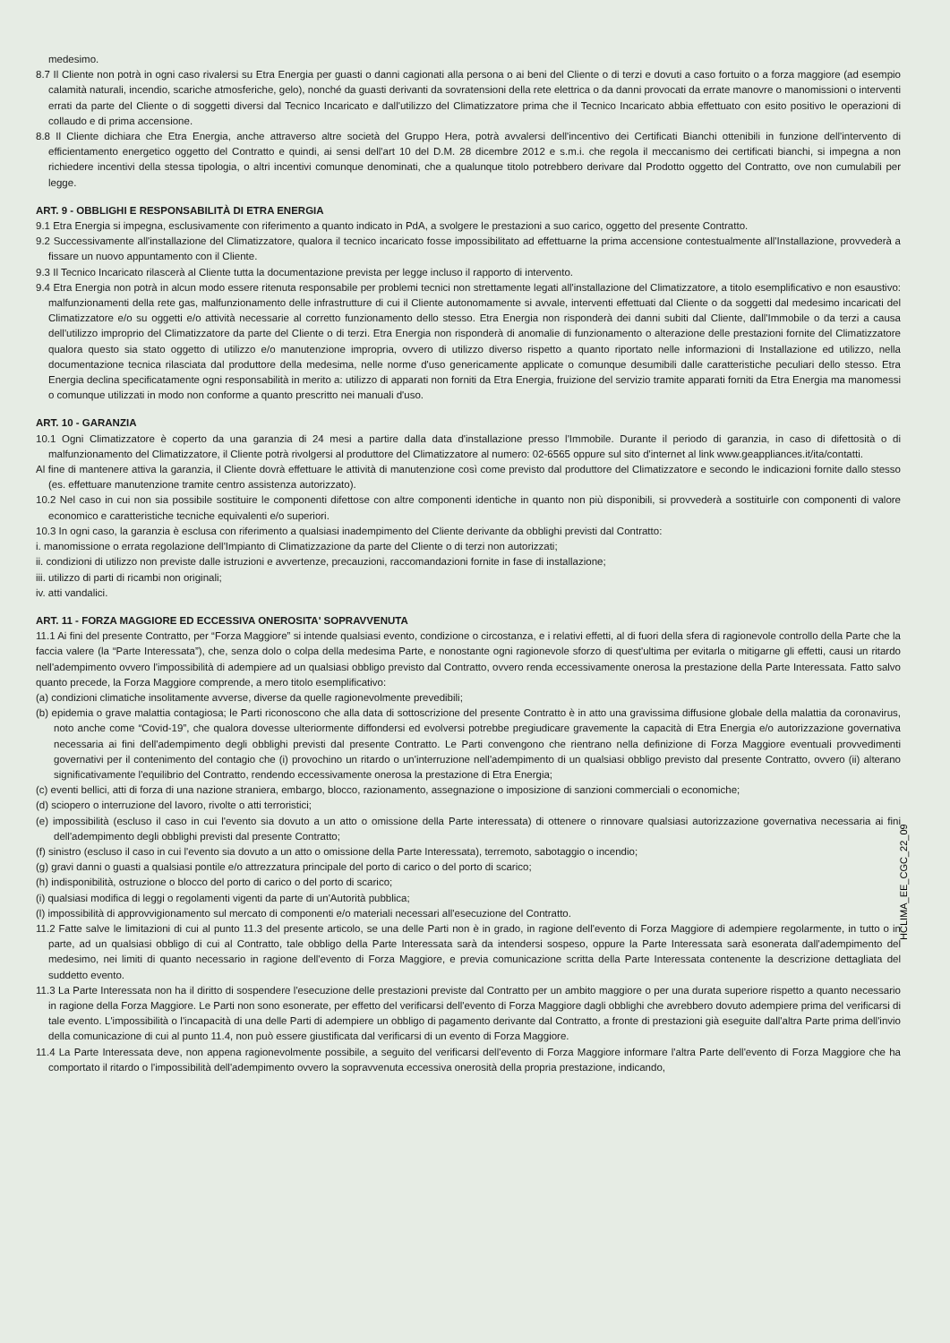medesimo.
8.7 Il Cliente non potrà in ogni caso rivalersi su Etra Energia per guasti o danni cagionati alla persona o ai beni del Cliente o di terzi e dovuti a caso fortuito o a forza maggiore (ad esempio calamità naturali, incendio, scariche atmosferiche, gelo), nonché da guasti derivanti da sovratensioni della rete elettrica o da danni provocati da errate manovre o manomissioni o interventi errati da parte del Cliente o di soggetti diversi dal Tecnico Incaricato e dall'utilizzo del Climatizzatore prima che il Tecnico Incaricato abbia effettuato con esito positivo le operazioni di collaudo e di prima accensione.
8.8 Il Cliente dichiara che Etra Energia, anche attraverso altre società del Gruppo Hera, potrà avvalersi dell'incentivo dei Certificati Bianchi ottenibili in funzione dell'intervento di efficientamento energetico oggetto del Contratto e quindi, ai sensi dell'art 10 del D.M. 28 dicembre 2012 e s.m.i. che regola il meccanismo dei certificati bianchi, si impegna a non richiedere incentivi della stessa tipologia, o altri incentivi comunque denominati, che a qualunque titolo potrebbero derivare dal Prodotto oggetto del Contratto, ove non cumulabili per legge.
ART. 9 - OBBLIGHI E RESPONSABILITÀ DI ETRA ENERGIA
9.1 Etra Energia si impegna, esclusivamente con riferimento a quanto indicato in PdA, a svolgere le prestazioni a suo carico, oggetto del presente Contratto.
9.2 Successivamente all'installazione del Climatizzatore, qualora il tecnico incaricato fosse impossibilitato ad effettuarne la prima accensione contestualmente all'Installazione, provvederà a fissare un nuovo appuntamento con il Cliente.
9.3 Il Tecnico Incaricato rilascerà al Cliente tutta la documentazione prevista per legge incluso il rapporto di intervento.
9.4 Etra Energia non potrà in alcun modo essere ritenuta responsabile per problemi tecnici non strettamente legati all'installazione del Climatizzatore, a titolo esemplificativo e non esaustivo: malfunzionamenti della rete gas, malfunzionamento delle infrastrutture di cui il Cliente autonomamente si avvale, interventi effettuati dal Cliente o da soggetti dal medesimo incaricati del Climatizzatore e/o su oggetti e/o attività necessarie al corretto funzionamento dello stesso. Etra Energia non risponderà dei danni subiti dal Cliente, dall'Immobile o da terzi a causa dell'utilizzo improprio del Climatizzatore da parte del Cliente o di terzi. Etra Energia non risponderà di anomalie di funzionamento o alterazione delle prestazioni fornite del Climatizzatore qualora questo sia stato oggetto di utilizzo e/o manutenzione impropria, ovvero di utilizzo diverso rispetto a quanto riportato nelle informazioni di Installazione ed utilizzo, nella documentazione tecnica rilasciata dal produttore della medesima, nelle norme d'uso genericamente applicate o comunque desumibili dalle caratteristiche peculiari dello stesso. Etra Energia declina specificatamente ogni responsabilità in merito a: utilizzo di apparati non forniti da Etra Energia, fruizione del servizio tramite apparati forniti da Etra Energia ma manomessi o comunque utilizzati in modo non conforme a quanto prescritto nei manuali d'uso.
ART. 10 - GARANZIA
10.1 Ogni Climatizzatore è coperto da una garanzia di 24 mesi a partire dalla data d'installazione presso l'Immobile. Durante il periodo di garanzia, in caso di difettosità o di malfunzionamento del Climatizzatore, il Cliente potrà rivolgersi al produttore del Climatizzatore al numero: 02-6565 oppure sul sito d'internet al link www.geappliances.it/ita/contatti.
Al fine di mantenere attiva la garanzia, il Cliente dovrà effettuare le attività di manutenzione così come previsto dal produttore del Climatizzatore e secondo le indicazioni fornite dallo stesso (es. effettuare manutenzione tramite centro assistenza autorizzato).
10.2 Nel caso in cui non sia possibile sostituire le componenti difettose con altre componenti identiche in quanto non più disponibili, si provvederà a sostituirle con componenti di valore economico e caratteristiche tecniche equivalenti e/o superiori.
10.3 In ogni caso, la garanzia è esclusa con riferimento a qualsiasi inadempimento del Cliente derivante da obblighi previsti dal Contratto:
i. manomissione o errata regolazione dell'Impianto di Climatizzazione da parte del Cliente o di terzi non autorizzati;
ii. condizioni di utilizzo non previste dalle istruzioni e avvertenze, precauzioni, raccomandazioni fornite in fase di installazione;
iii. utilizzo di parti di ricambi non originali;
iv. atti vandalici.
ART. 11 - FORZA MAGGIORE ED ECCESSIVA ONEROSITA' SOPRAVVENUTA
11.1 Ai fini del presente Contratto, per “Forza Maggiore” si intende qualsiasi evento, condizione o circostanza, e i relativi effetti, al di fuori della sfera di ragionevole controllo della Parte che la faccia valere (la “Parte Interessata”), che, senza dolo o colpa della medesima Parte, e nonostante ogni ragionevole sforzo di quest'ultima per evitarla o mitigarne gli effetti, causi un ritardo nell'adempimento ovvero l'impossibilità di adempiere ad un qualsiasi obbligo previsto dal Contratto, ovvero renda eccessivamente onerosa la prestazione della Parte Interessata. Fatto salvo quanto precede, la Forza Maggiore comprende, a mero titolo esemplificativo:
(a) condizioni climatiche insolitamente avverse, diverse da quelle ragionevolmente prevedibili;
(b) epidemia o grave malattia contagiosa; le Parti riconoscono che alla data di sottoscrizione del presente Contratto è in atto una gravissima diffusione globale della malattia da coronavirus, noto anche come “Covid-19”, che qualora dovesse ulteriormente diffondersi ed evolversi potrebbe pregiudicare gravemente la capacità di Etra Energia e/o autorizzazione governativa necessaria ai fini dell'adempimento degli obblighi previsti dal presente Contratto. Le Parti convengono che rientrano nella definizione di Forza Maggiore eventuali provvedimenti governativi per il contenimento del contagio che (i) provochino un ritardo o un'interruzione nell'adempimento di un qualsiasi obbligo previsto dal presente Contratto, ovvero (ii) alterano significativamente l'equilibrio del Contratto, rendendo eccessivamente onerosa la prestazione di Etra Energia;
(c) eventi bellici, atti di forza di una nazione straniera, embargo, blocco, razionamento, assegnazione o imposizione di sanzioni commerciali o economiche;
(d) sciopero o interruzione del lavoro, rivolte o atti terroristici;
(e) impossibilità (escluso il caso in cui l'evento sia dovuto a un atto o omissione della Parte interessata) di ottenere o rinnovare qualsiasi autorizzazione governativa necessaria ai fini dell'adempimento degli obblighi previsti dal presente Contratto;
(f) sinistro (escluso il caso in cui l'evento sia dovuto a un atto o omissione della Parte Interessata), terremoto, sabotaggio o incendio;
(g) gravi danni o guasti a qualsiasi pontile e/o attrezzatura principale del porto di carico o del porto di scarico;
(h) indisponibilità, ostruzione o blocco del porto di carico o del porto di scarico;
(i) qualsiasi modifica di leggi o regolamenti vigenti da parte di un'Autorità pubblica;
(l) impossibilità di approvvigionamento sul mercato di componenti e/o materiali necessari all'esecuzione del Contratto.
11.2 Fatte salve le limitazioni di cui al punto 11.3 del presente articolo, se una delle Parti non è in grado, in ragione dell'evento di Forza Maggiore di adempiere regolarmente, in tutto o in parte, ad un qualsiasi obbligo di cui al Contratto, tale obbligo della Parte Interessata sarà da intendersi sospeso, oppure la Parte Interessata sarà esonerata dall'adempimento del medesimo, nei limiti di quanto necessario in ragione dell'evento di Forza Maggiore, e previa comunicazione scritta della Parte Interessata contenente la descrizione dettagliata del suddetto evento.
11.3 La Parte Interessata non ha il diritto di sospendere l'esecuzione delle prestazioni previste dal Contratto per un ambito maggiore o per una durata superiore rispetto a quanto necessario in ragione della Forza Maggiore. Le Parti non sono esonerate, per effetto del verificarsi dell'evento di Forza Maggiore dagli obblighi che avrebbero dovuto adempiere prima del verificarsi di tale evento. L'impossibilità o l'incapacità di una delle Parti di adempiere un obbligo di pagamento derivante dal Contratto, a fronte di prestazioni già eseguite dall'altra Parte prima dell'invio della comunicazione di cui al punto 11.4, non può essere giustificata dal verificarsi di un evento di Forza Maggiore.
11.4 La Parte Interessata deve, non appena ragionevolmente possibile, a seguito del verificarsi dell'evento di Forza Maggiore informare l'altra Parte dell'evento di Forza Maggiore che ha comportato il ritardo o l'impossibilità dell'adempimento ovvero la sopravvenuta eccessiva onerosità della propria prestazione, indicando,
HCLIMA_EE_CGC_22_09